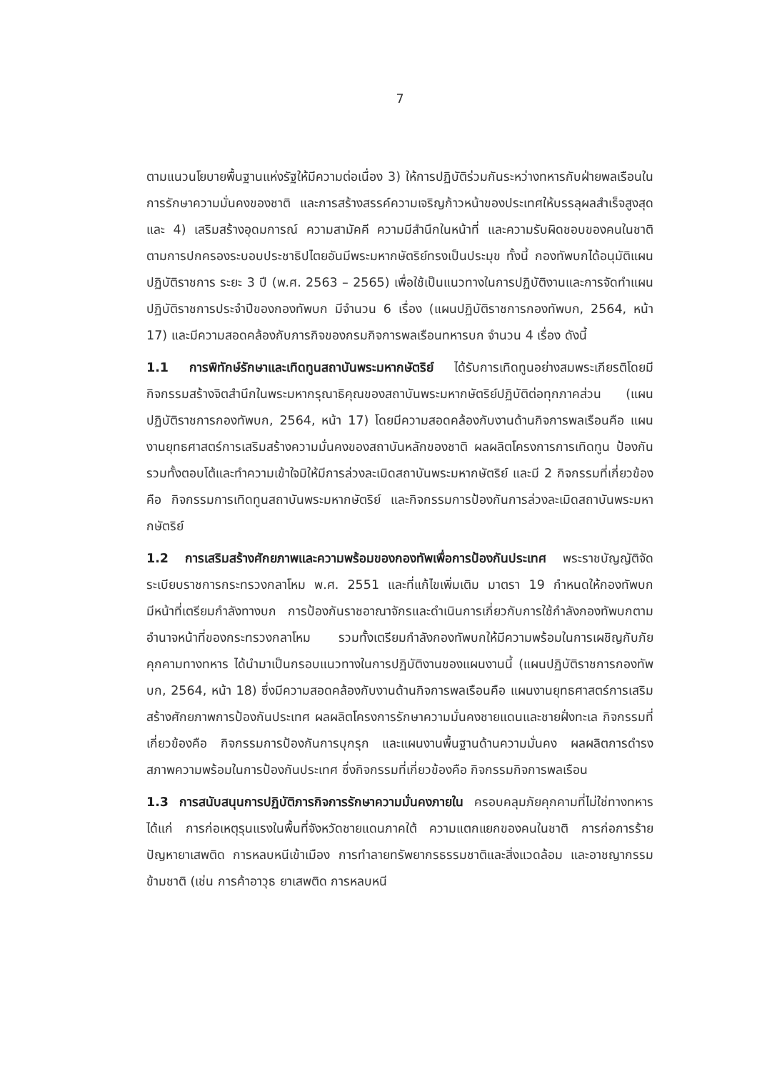7
ตามแนวนโยบายพื้นฐานแห่งรัฐให้มีความต่อเนื่อง 3) ให้การปฏิบัติร่วมกันระหว่างทหารกับฝ่ายพลเรือนในการรักษาความมั่นคงของชาติ และการสร้างสรรค์ความเจริญก้าวหน้าของประเทศให้บรรลุผลสำเร็จสูงสุด และ 4) เสริมสร้างอุดมการณ์ ความสามัคคี ความมีสำนึกในหน้าที่ และความรับผิดชอบของคนในชาติ ตามการปกครองระบอบประชาธิปไตยอันมีพระมหากษัตริย์ทรงเป็นประมุข ทั้งนี้ กองทัพบกได้อนุมัติแผนปฏิบัติราชการ ระยะ 3 ปี (พ.ศ. 2563 – 2565) เพื่อใช้เป็นแนวทางในการปฏิบัติงานและการจัดทำแผนปฏิบัติราชการประจำปีของกองทัพบก มีจำนวน 6 เรื่อง (แผนปฏิบัติราชการกองทัพบก, 2564, หน้า 17) และมีความสอดคล้องกับภารกิจของกรมกิจการพลเรือนทหารบก จำนวน 4 เรื่อง ดังนี้
1.1 การพิทักษ์รักษาและเทิดทูนสถาบันพระมหากษัตริย์ ได้รับการเทิดทูนอย่างสมพระเกียรติโดยมีกิจกรรมสร้างจิตสำนึกในพระมหากรุณาธิคุณของสถาบันพระมหากษัตริย์ปฏิบัติต่อทุกภาคส่วน (แผนปฏิบัติราชการกองทัพบก, 2564, หน้า 17) โดยมีความสอดคล้องกับงานด้านกิจการพลเรือนคือ แผนงานยุทธศาสตร์การเสริมสร้างความมั่นคงของสถาบันหลักของชาติ ผลผลิตโครงการการเทิดทูน ป้องกัน รวมทั้งตอบโต้และทำความเข้าใจมิให้มีการล่วงละเมิดสถาบันพระมหากษัตริย์ และมี 2 กิจกรรมที่เกี่ยวข้องคือ กิจกรรมการเทิดทูนสถาบันพระมหากษัตริย์ และกิจกรรมการป้องกันการล่วงละเมิดสถาบันพระมหากษัตริย์
1.2 การเสริมสร้างศักยภาพและความพร้อมของกองทัพเพื่อการป้องกันประเทศ พระราชบัญญัติจัดระเบียบราชการกระทรวงกลาโหม พ.ศ. 2551 และที่แก้ไขเพิ่มเติม มาตรา 19 กำหนดให้กองทัพบก มีหน้าที่เตรียมกำลังทางบก การป้องกันราชอาณาจักรและดำเนินการเกี่ยวกับการใช้กำลังกองทัพบกตามอำนาจหน้าที่ของกระทรวงกลาโหม รวมทั้งเตรียมกำลังกองทัพบกให้มีความพร้อมในการเผชิญกับภัยคุกคามทางทหาร ได้นำมาเป็นกรอบแนวทางในการปฏิบัติงานของแผนงานนี้ (แผนปฏิบัติราชการกองทัพบก, 2564, หน้า 18) ซึ่งมีความสอดคล้องกับงานด้านกิจการพลเรือนคือ แผนงานยุทธศาสตร์การเสริมสร้างศักยภาพการป้องกันประเทศ ผลผลิตโครงการรักษาความมั่นคงชายแดนและชายฝั่งทะเล กิจกรรมที่เกี่ยวข้องคือ กิจกรรมการป้องกันการบุกรุก และแผนงานพื้นฐานด้านความมั่นคง ผลผลิตการดำรงสภาพความพร้อมในการป้องกันประเทศ ซึ่งกิจกรรมที่เกี่ยวข้องคือ กิจกรรมกิจการพลเรือน
1.3 การสนับสนุนการปฏิบัติภารกิจการรักษาความมั่นคงภายใน ครอบคลุมภัยคุกคามที่ไม่ใช่ทางทหาร ได้แก่ การก่อเหตุรุนแรงในพื้นที่จังหวัดชายแดนภาคใต้ ความแตกแยกของคนในชาติ การก่อการร้าย ปัญหายาเสพติด การหลบหนีเข้าเมือง การทำลายทรัพยากรธรรมชาติและสิ่งแวดล้อม และอาชญากรรมข้ามชาติ (เช่น การค้าอาวุธ ยาเสพติด การหลบหนี